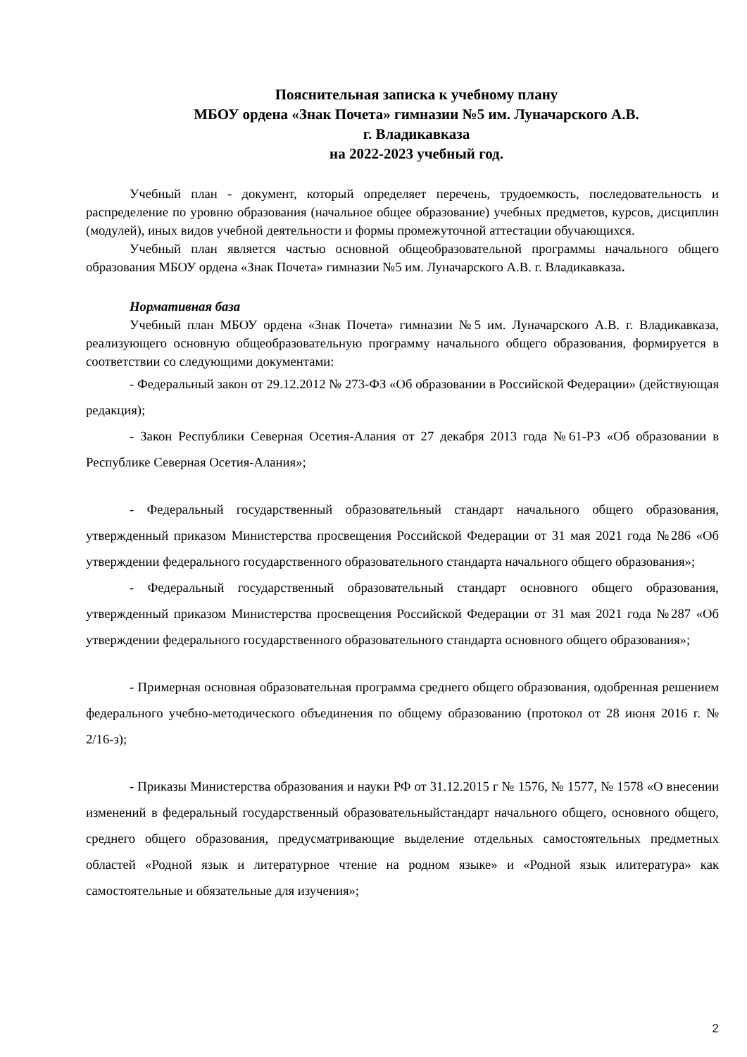Пояснительная записка к учебному плану
МБОУ ордена «Знак Почета» гимназии №5 им. Луначарского А.В.
г. Владикавказа
на 2022-2023 учебный год.
Учебный план - документ, который определяет перечень, трудоемкость, последовательность и распределение по уровню образования (начальное общее образование) учебных предметов, курсов, дисциплин (модулей), иных видов учебной деятельности и формы промежуточной аттестации обучающихся.
Учебный план является частью основной общеобразовательной программы начального общего образования МБОУ ордена «Знак Почета» гимназии №5 им. Луначарского А.В. г. Владикавказа.
Нормативная база
Учебный план МБОУ ордена «Знак Почета» гимназии №5 им. Луначарского А.В. г. Владикавказа, реализующего основную общеобразовательную программу начального общего образования, формируется в соответствии со следующими документами:
- Федеральный закон от 29.12.2012 № 273-ФЗ «Об образовании в Российской Федерации» (действующая редакция);
- Закон Республики Северная Осетия-Алания от 27 декабря 2013 года №61-РЗ «Об образовании в Республике Северная Осетия-Алания»;
- Федеральный государственный образовательный стандарт начального общего образования, утвержденный приказом Министерства просвещения Российской Федерации от 31 мая 2021 года №286 «Об утверждении федерального государственного образовательного стандарта начального общего образования»;
- Федеральный государственный образовательный стандарт основного общего образования, утвержденный приказом Министерства просвещения Российской Федерации от 31 мая 2021 года №287 «Об утверждении федерального государственного образовательного стандарта основного общего образования»;
- Примерная основная образовательная программа среднего общего образования, одобренная решением федерального учебно-методического объединения по общему образованию (протокол от 28 июня 2016 г. № 2/16-з);
- Приказы Министерства образования и науки РФ от 31.12.2015 г № 1576, № 1577, № 1578 «О внесении изменений в федеральный государственный образовательныйстандарт начального общего, основного общего, среднего общего образования, предусматривающие выделение отдельных самостоятельных предметных областей «Родной язык и литературное чтение на родном языке» и «Родной язык илитература» как самостоятельные и обязательные для изучения»;
2